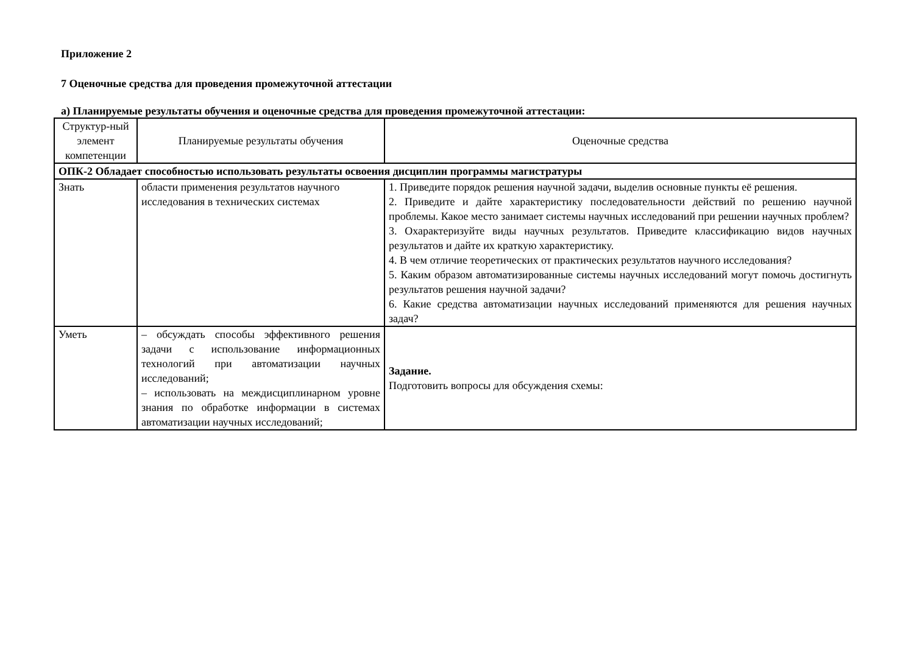Приложение 2
7 Оценочные средства для проведения промежуточной аттестации
а) Планируемые результаты обучения и оценочные средства для проведения промежуточной аттестации:
| Структур-ный элемент компетенции | Планируемые результаты обучения | Оценочные средства |
| --- | --- | --- |
| ОПК-2 Обладает способностью использовать результаты освоения дисциплин программы магистратуры | | |
| Знать | области применения результатов научного исследования в технических системах | 1. Приведите порядок решения научной задачи, выделив основные пункты её решения. 2. Приведите и дайте характеристику последовательности действий по решению научной проблемы. Какое место занимает системы научных исследований при решении научных проблем? 3. Охарактеризуйте виды научных результатов. Приведите классификацию видов научных результатов и дайте их краткую характеристику. 4. В чем отличие теоретических от практических результатов научного исследования? 5. Каким образом автоматизированные системы научных исследований могут помочь достигнуть результатов решения научной задачи? 6. Какие средства автоматизации научных исследований применяются для решения научных задач? |
| Уметь | – обсуждать способы эффективного решения задачи с использование информационных технологий при автоматизации научных исследований; – использовать на междисциплинарном уровне знания по обработке информации в системах автоматизации научных исследований; | Задание. Подготовить вопросы для обсуждения схемы: |